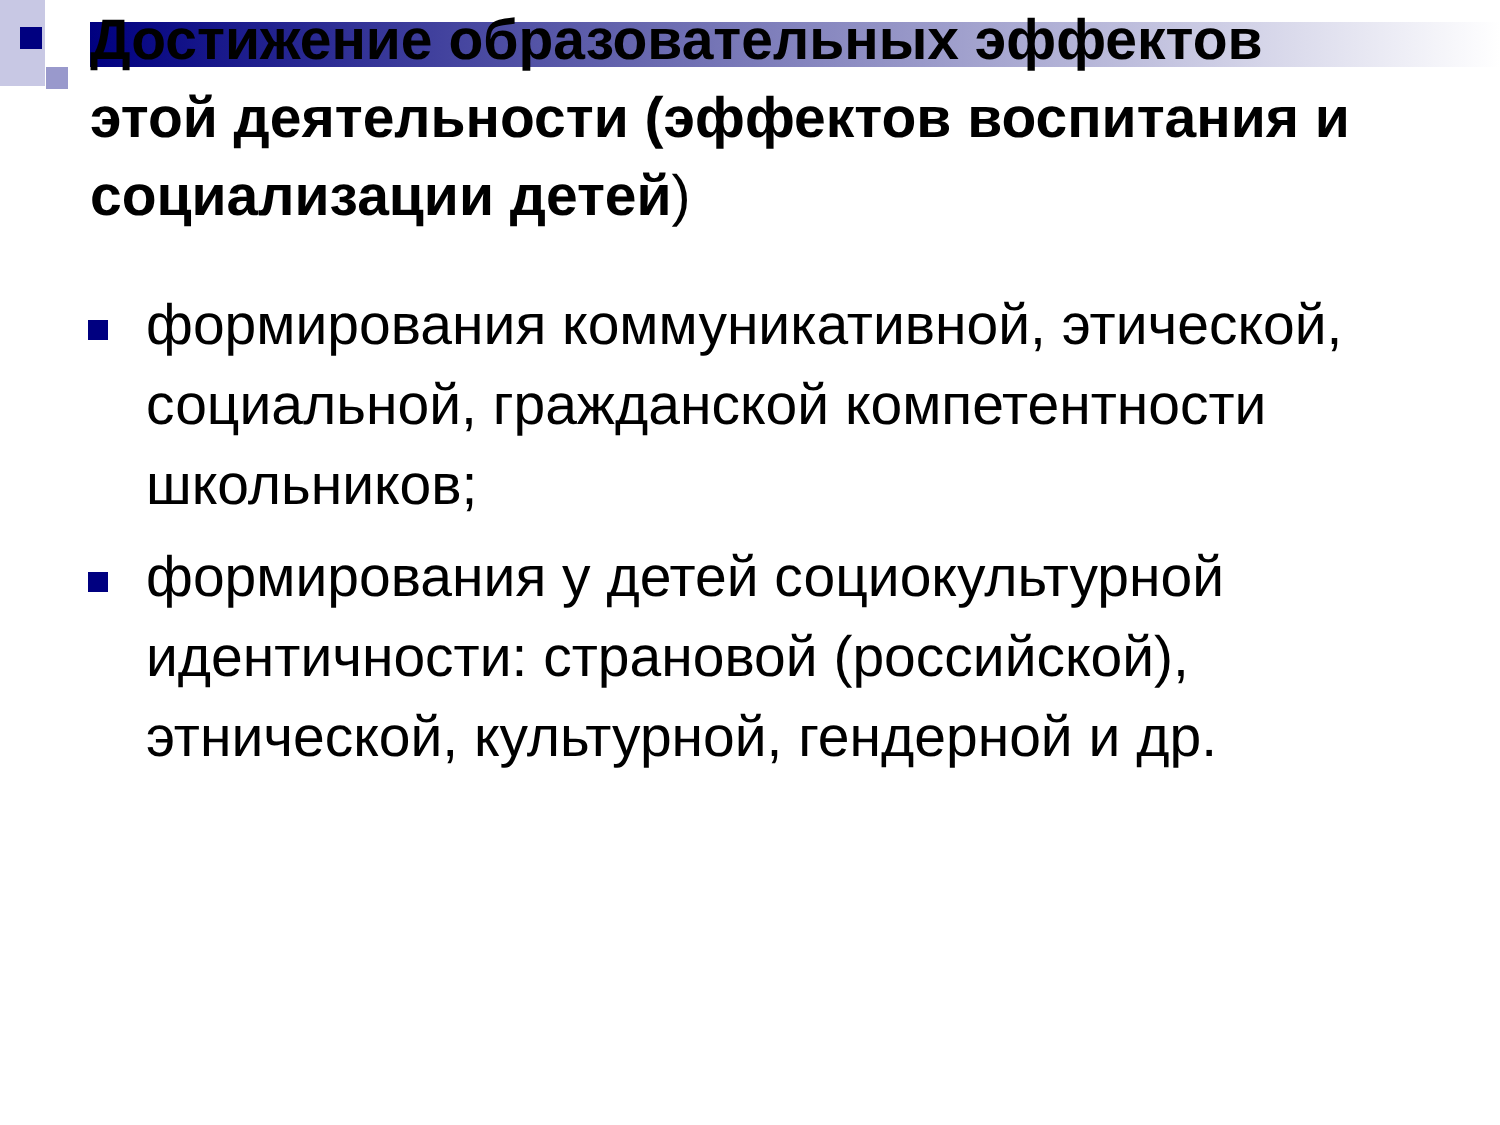Достижение образовательных эффектов этой деятельности (эффектов воспитания и социализации детей)
формирования коммуникативной, этической, социальной, гражданской компетентности школьников;
формирования у детей социокультурной идентичности: страновой (российской), этнической, культурной, гендерной и др.